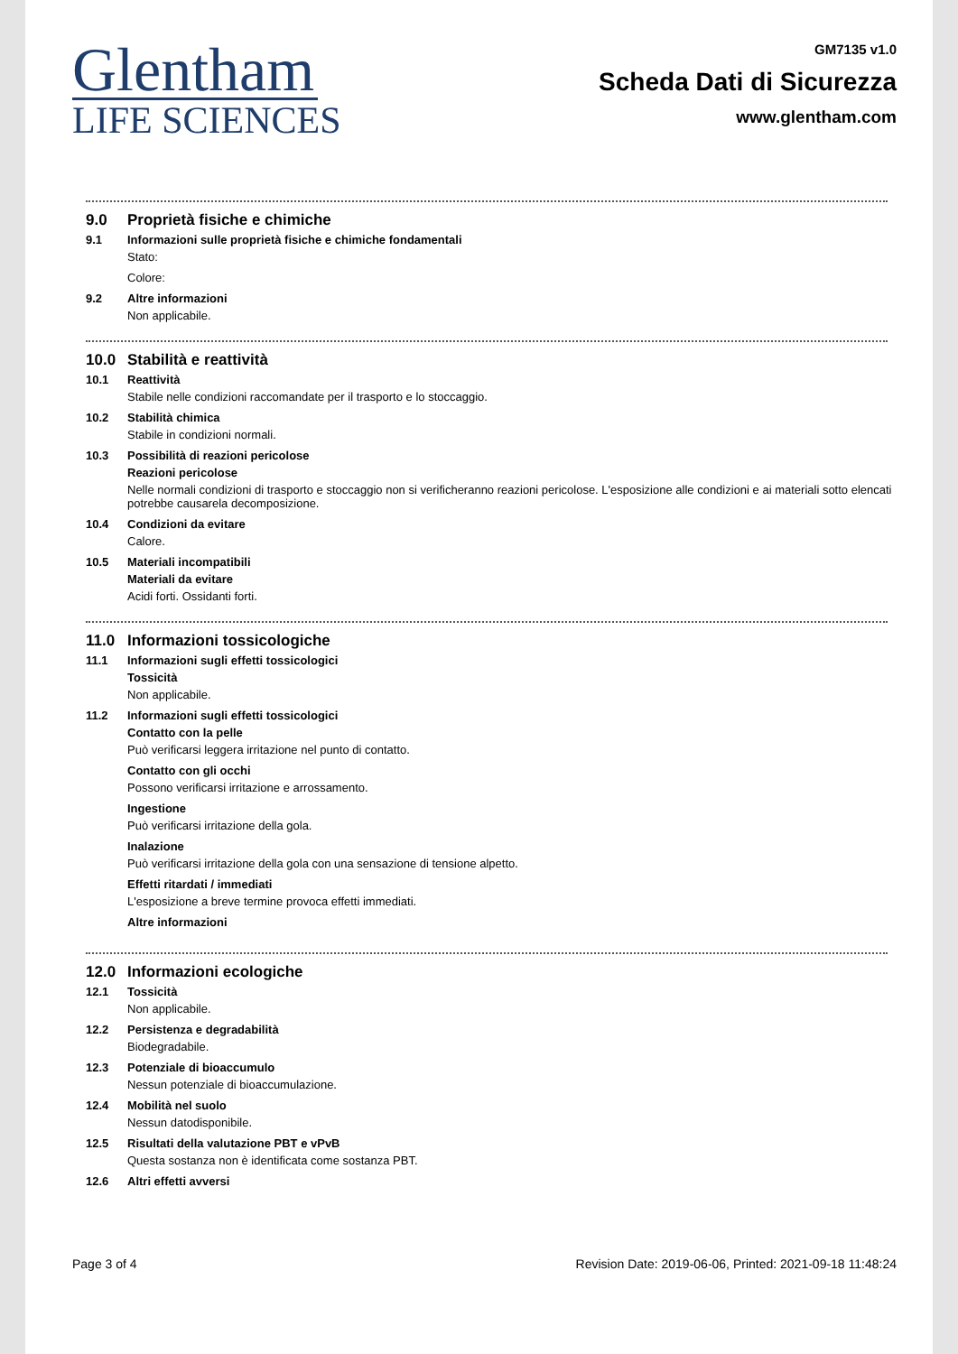Glentham
LIFE SCIENCES
GM7135 v1.0
Scheda Dati di Sicurezza
www.glentham.com
9.0 Proprietà fisiche e chimiche
9.1 Informazioni sulle proprietà fisiche e chimiche fondamentali
Stato:
Colore:
9.2 Altre informazioni
Non applicabile.
10.0 Stabilità e reattività
10.1 Reattività
Stabile nelle condizioni raccomandate per il trasporto e lo stoccaggio.
10.2 Stabilità chimica
Stabile in condizioni normali.
10.3 Possibilità di reazioni pericolose
Reazioni pericolose
Nelle normali condizioni di trasporto e stoccaggio non si verificheranno reazioni pericolose. L'esposizione alle condizioni e ai materiali sotto elencati potrebbe causarela decomposizione.
10.4 Condizioni da evitare
Calore.
10.5 Materiali incompatibili
Materiali da evitare
Acidi forti. Ossidanti forti.
11.0 Informazioni tossicologiche
11.1 Informazioni sugli effetti tossicologici
Tossicità
Non applicabile.
11.2 Informazioni sugli effetti tossicologici
Contatto con la pelle
Può verificarsi leggera irritazione nel punto di contatto.
Contatto con gli occhi
Possono verificarsi irritazione e arrossamento.
Ingestione
Può verificarsi irritazione della gola.
Inalazione
Può verificarsi irritazione della gola con una sensazione di tensione alpetto.
Effetti ritardati / immediati
L'esposizione a breve termine provoca effetti immediati.
Altre informazioni
12.0 Informazioni ecologiche
12.1 Tossicità
Non applicabile.
12.2 Persistenza e degradabilità
Biodegradabile.
12.3 Potenziale di bioaccumulo
Nessun potenziale di bioaccumulazione.
12.4 Mobilità nel suolo
Nessun datodisponibile.
12.5 Risultati della valutazione PBT e vPvB
Questa sostanza non è identificata come sostanza PBT.
12.6 Altri effetti avversi
Page 3 of 4 Revision Date: 2019-06-06, Printed: 2021-09-18 11:48:24